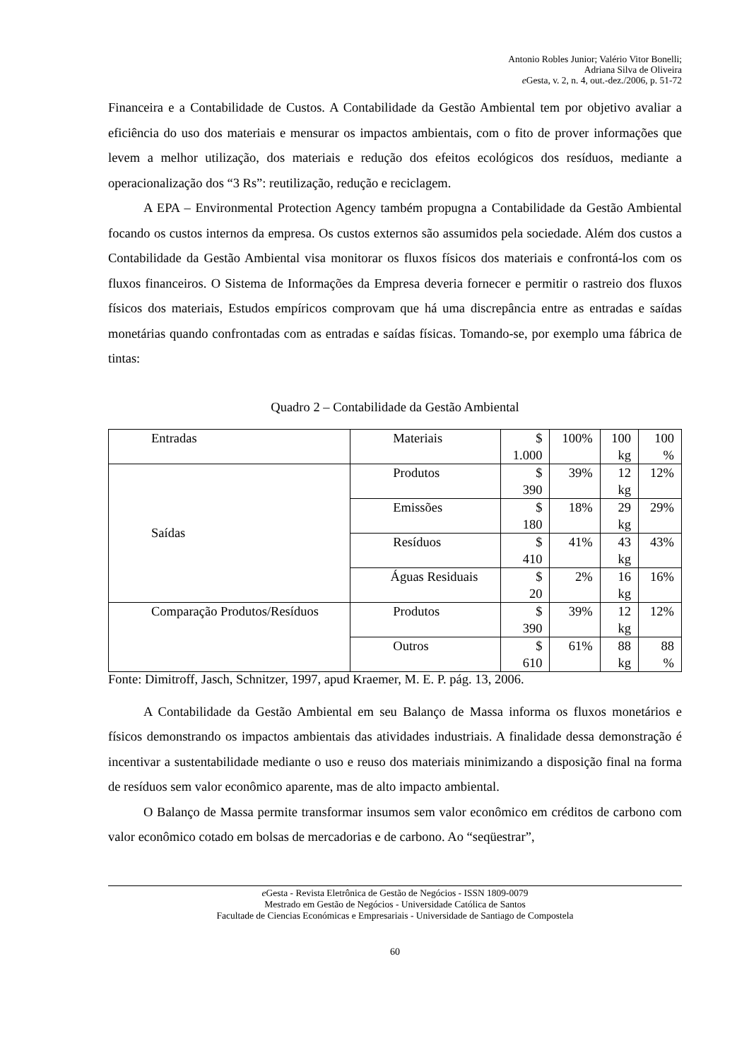Antonio Robles Junior; Valério Vitor Bonelli;
Adriana Silva de Oliveira
e Gesta, v. 2, n. 4, out.-dez./2006, p. 51-72
Financeira e a Contabilidade de Custos. A Contabilidade da Gestão Ambiental tem por objetivo avaliar a eficiência do uso dos materiais e mensurar os impactos ambientais, com o fito de prover informações que levem a melhor utilização, dos materiais e redução dos efeitos ecológicos dos resíduos, mediante a operacionalização dos “3 Rs”: reutilização, redução e reciclagem.
A EPA – Environmental Protection Agency também propugna a Contabilidade da Gestão Ambiental focando os custos internos da empresa. Os custos externos são assumidos pela sociedade. Além dos custos a Contabilidade da Gestão Ambiental visa monitorar os fluxos físicos dos materiais e confrontá-los com os fluxos financeiros. O Sistema de Informações da Empresa deveria fornecer e permitir o rastreio dos fluxos físicos dos materiais, Estudos empíricos comprovam que há uma discrepância entre as entradas e saídas monetárias quando confrontadas com as entradas e saídas físicas. Tomando-se, por exemplo uma fábrica de tintas:
Quadro 2 – Contabilidade da Gestão Ambiental
| Entradas | Materiais | $ 1.000 | 100% | 100 kg | 100 % |
| Saídas | Produtos | $ 390 | 39% | 12 kg | 12% |
| | Emissões | $ 180 | 18% | 29 kg | 29% |
| | Resíduos | $ 410 | 41% | 43 kg | 43% |
| | Águas Residuais | $ 20 | 2% | 16 kg | 16% |
| Comparação Produtos/Resíduos | Produtos | $ 390 | 39% | 12 kg | 12% |
| | Outros | $ 610 | 61% | 88 kg | 88 % |
Fonte: Dimitroff, Jasch, Schnitzer, 1997, apud Kraemer, M. E. P. pág. 13, 2006.
A Contabilidade da Gestão Ambiental em seu Balanço de Massa informa os fluxos monetários e físicos demonstrando os impactos ambientais das atividades industriais. A finalidade dessa demonstração é incentivar a sustentabilidade mediante o uso e reuso dos materiais minimizando a disposição final na forma de resíduos sem valor econômico aparente, mas de alto impacto ambiental.
O Balanço de Massa permite transformar insumos sem valor econômico em créditos de carbono com valor econômico cotado em bolsas de mercadorias e de carbono. Ao “seqüestrar”,
e Gesta - Revista Eletrônica de Gestão de Negócios - ISSN 1809-0079
Mestrado em Gestão de Negócios - Universidade Católica de Santos
Facultade de Ciencias Económicas e Empresariais - Universidade de Santiago de Compostela
60